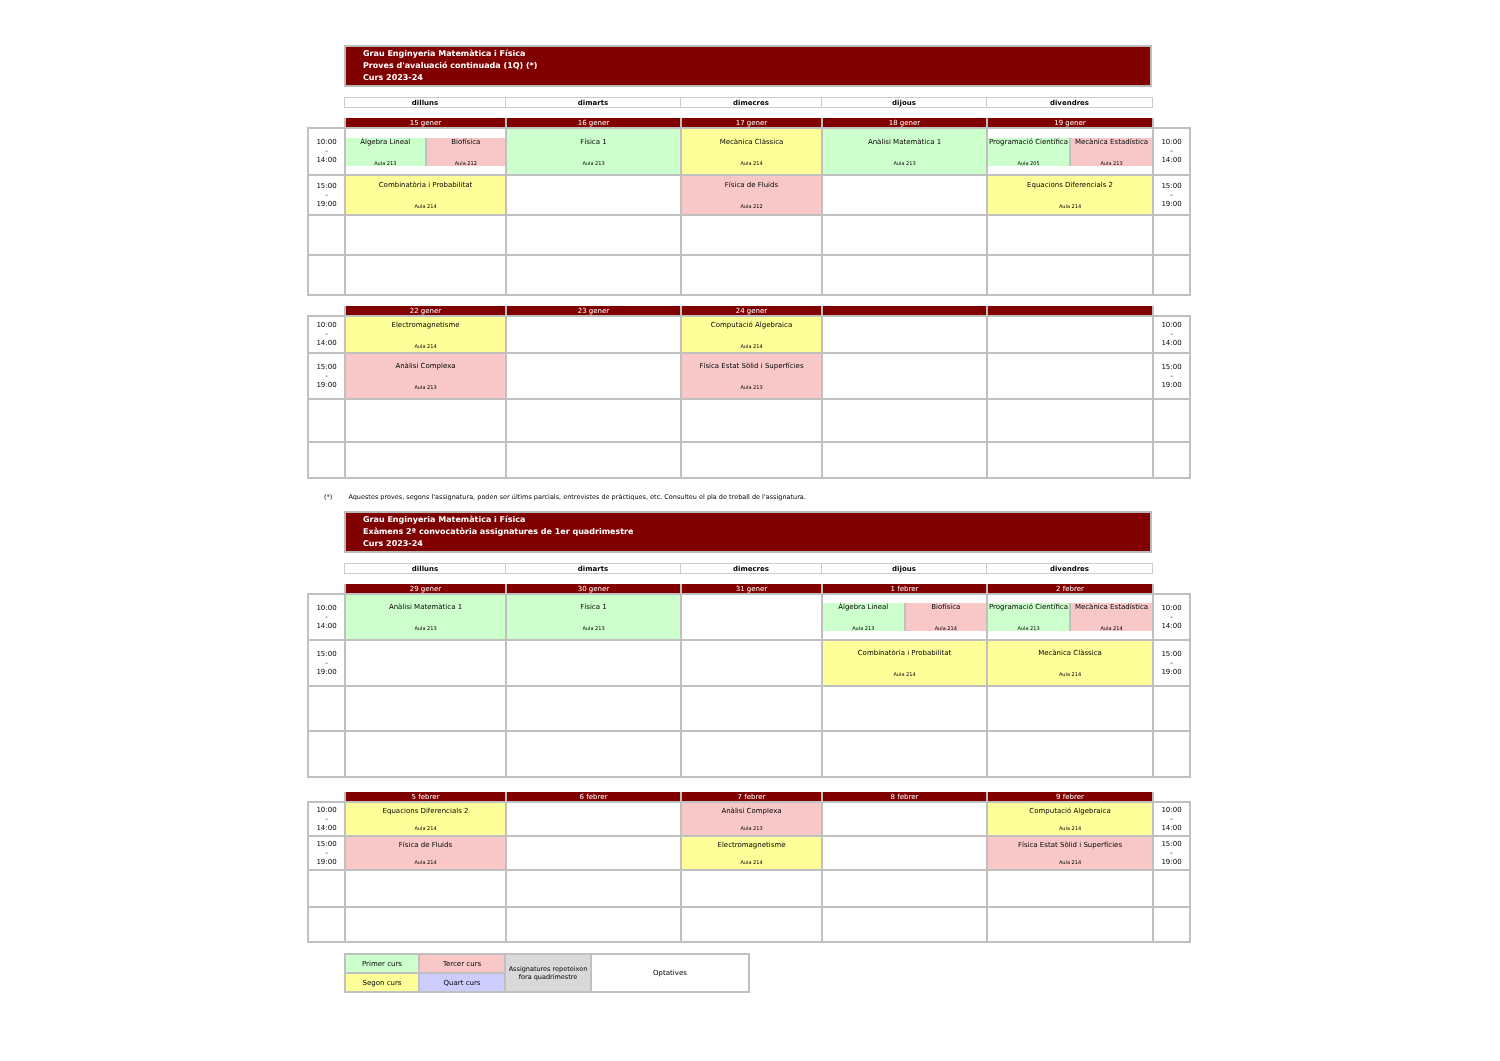Grau Enginyeria Matemàtica i Física
Proves d'avaluació continuada (1Q) (*)
Curs 2023-24
| dilluns | dimarts | dimecres | dijous | divendres |
| | 15 gener | 16 gener | 17 gener | 18 gener | 19 gener | |
| 10:00 - 14:00 | / Àlgebra Lineal Aula 213 / Biofísica Aula 212 / | Física 1 Aula 213 | Mecànica Clàssica Aula 214 | Anàlisi Matemàtica 1 Aula 213 | / Programació Científica Aula 205 / Mecànica Estadística Aula 213 / | 10:00 - 14:00 |
| 15:00 - 19:00 | Combinatòria i Probabilitat Aula 214 | | Física de Fluids Aula 212 | | Equacions Diferencials 2 Aula 214 | 15:00 - 19:00 |
| | 22 gener | 23 gener | 24 gener | | | |
| 10:00 - 14:00 | Electromagnetisme Aula 214 | | Computació Algebraica Aula 214 | | | 10:00 - 14:00 |
| 15:00 - 19:00 | Anàlisi Complexa Aula 213 | | Física Estat Sòlid i Superfícies Aula 213 | | | 15:00 - 19:00 |
(*) Aquestes proves, segons l'assignatura, poden ser últims parcials, entrevistes de pràctiques, etc. Consulteu el pla de treball de l'assignatura.
Grau Enginyeria Matemàtica i Física
Exàmens 2ª convocatòria assignatures de 1er quadrimestre
Curs 2023-24
| dilluns | dimarts | dimecres | dijous | divendres |
| | 29 gener | 30 gener | 31 gener | 1 febrer | 2 febrer | |
| 10:00 - 14:00 | Anàlisi Matemàtica 1 Aula 213 | Física 1 Aula 213 | | / Àlgebra Lineal Aula 213 / Biofísica Aula 214 / | / Programació Científica Aula 213 / Mecànica Estadística Aula 214 / | 10:00 - 14:00 |
| 15:00 - 19:00 | | | | Combinatòria i Probabilitat Aula 214 | Mecànica Clàssica Aula 214 | 15:00 - 19:00 |
| | 5 febrer | 6 febrer | 7 febrer | 8 febrer | 9 febrer | |
| 10:00 - 14:00 | Equacions Diferencials 2 Aula 214 | | Anàlisi Complexa Aula 213 | | Computació Algebraica Aula 214 | 10:00 - 14:00 |
| 15:00 - 19:00 | Física de Fluids Aula 214 | | Electromagnetisme Aula 214 | | Física Estat Sòlid i Superfícies Aula 214 | 15:00 - 19:00 |
| Primer curs | Tercer curs | Assignatures repeteixen fora quadrimestre | Optatives |
| Segon curs | Quart curs | | |